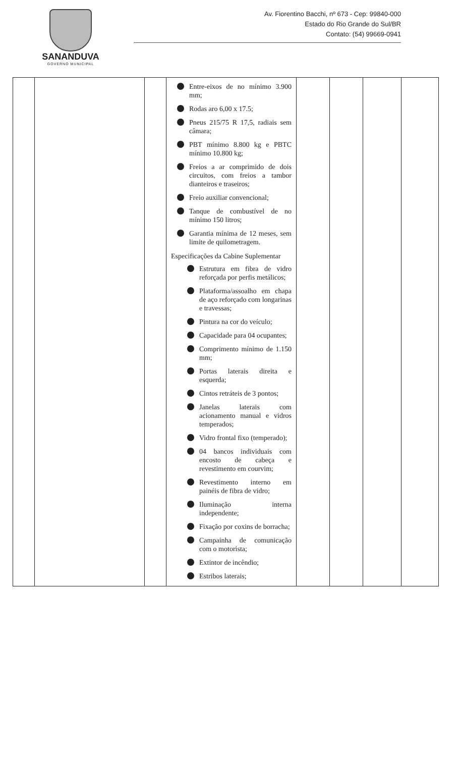SANANDUVA
GOVERNO MUNICIPAL
Av. Fiorentino Bacchi, nº 673 - Cep: 99840-000
Estado do Rio Grande do Sul/BR
Contato: (54) 99669-0941
| | | | Entre-eixos de no mínimo 3.900 mm; Rodas aro 6,00 x 17.5; Pneus 215/75 R 17,5, radiais sem câmara; PBT mínimo 8.800 kg e PBTC mínimo 10.800 kg; Freios a ar comprimido de dois circuitos, com freios a tambor dianteiros e traseiros; Freio auxiliar convencional; Tanque de combustível de no mínimo 150 litros; Garantia mínima de 12 meses, sem limite de quilometragem. Especificações da Cabine Suplementar Estrutura em fibra de vidro reforçada por perfis metálicos; Plataforma/assoalho em chapa de aço reforçado com longarinas e travessas; Pintura na cor do veículo; Capacidade para 04 ocupantes; Comprimento mínimo de 1.150 mm; Portas laterais direita e esquerda; Cintos retráteis de 3 pontos; Janelas laterais com acionamento manual e vidros temperados; Vidro frontal fixo (temperado); 04 bancos individuais com encosto de cabeça e revestimento em courvim; Revestimento interno em painéis de fibra de vidro; Iluminação interna independente; Fixação por coxins de borracha; Campainha de comunicação com o motorista; Extintor de incêndio; Estribos laterais; | | | | |